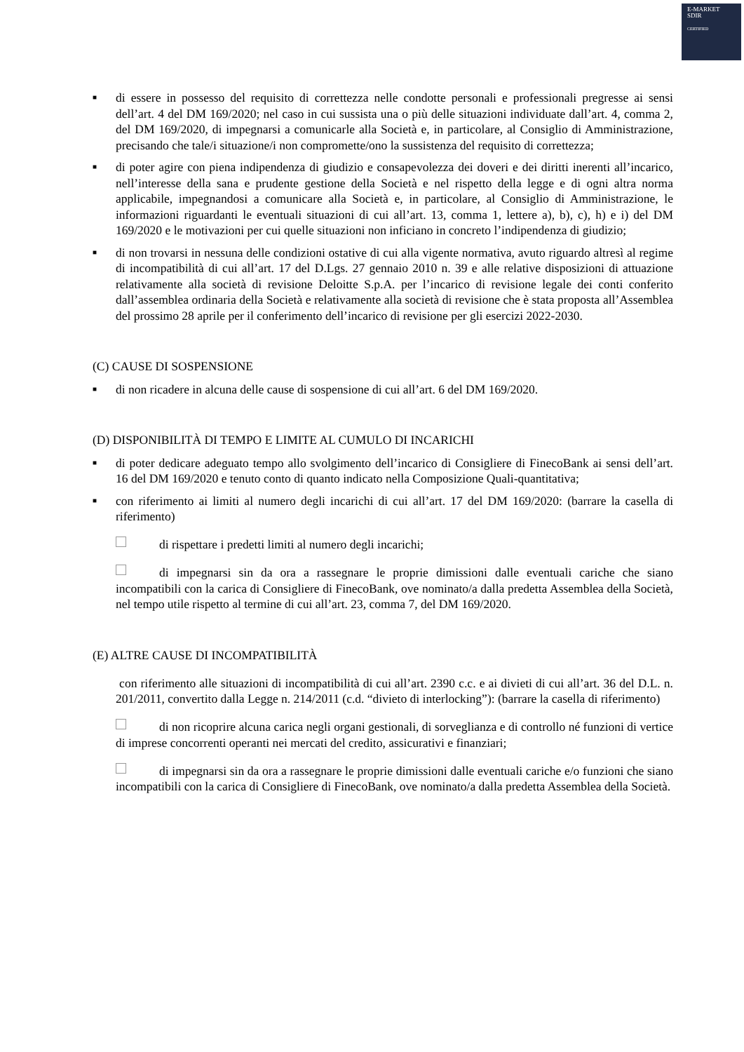E-MARKET
SDIR
CERTIFIED
■ di essere in possesso del requisito di correttezza nelle condotte personali e professionali pregresse ai sensi dell’art. 4 del DM 169/2020; nel caso in cui sussista una o più delle situazioni individuate dall’art. 4, comma 2, del DM 169/2020, di impegnarsi a comunicarle alla Società e, in particolare, al Consiglio di Amministrazione, precisando che tale/i situazione/i non compromette/ono la sussistenza del requisito di correttezza;
■ di poter agire con piena indipendenza di giudizio e consapevolezza dei doveri e dei diritti inerenti all’incarico, nell’interesse della sana e prudente gestione della Società e nel rispetto della legge e di ogni altra norma applicabile, impegnandosi a comunicare alla Società e, in particolare, al Consiglio di Amministrazione, le informazioni riguardanti le eventuali situazioni di cui all’art. 13, comma 1, lettere a), b), c), h) e i) del DM 169/2020 e le motivazioni per cui quelle situazioni non inficiano in concreto l’indipendenza di giudizio;
■ di non trovarsi in nessuna delle condizioni ostative di cui alla vigente normativa, avuto riguardo altresì al regime di incompatibilità di cui all’art. 17 del D.Lgs. 27 gennaio 2010 n. 39 e alle relative disposizioni di attuazione relativamente alla società di revisione Deloitte S.p.A. per l’incarico di revisione legale dei conti conferito dall’assemblea ordinaria della Società e relativamente alla società di revisione che è stata proposta all’Assemblea del prossimo 28 aprile per il conferimento dell’incarico di revisione per gli esercizi 2022-2030.
(C) CAUSE DI SOSPENSIONE
■ di non ricadere in alcuna delle cause di sospensione di cui all’art. 6 del DM 169/2020.
(D) DISPONIBILITÀ DI TEMPO E LIMITE AL CUMULO DI INCARICHI
■ di poter dedicare adeguato tempo allo svolgimento dell’incarico di Consigliere di FinecoBank ai sensi dell’art. 16 del DM 169/2020 e tenuto conto di quanto indicato nella Composizione Quali-quantitativa;
■ con riferimento ai limiti al numero degli incarichi di cui all’art. 17 del DM 169/2020: (barrare la casella di riferimento)
di rispettare i predetti limiti al numero degli incarichi;
di impegnarsi sin da ora a rassegnare le proprie dimissioni dalle eventuali cariche che siano incompatibili con la carica di Consigliere di FinecoBank, ove nominato/a dalla predetta Assemblea della Società, nel tempo utile rispetto al termine di cui all’art. 23, comma 7, del DM 169/2020.
(E) ALTRE CAUSE DI INCOMPATIBILITÀ
con riferimento alle situazioni di incompatibilità di cui all’art. 2390 c.c. e ai divieti di cui all’art. 36 del D.L. n. 201/2011, convertito dalla Legge n. 214/2011 (c.d. “divieto di interlocking”): (barrare la casella di riferimento)
di non ricoprire alcuna carica negli organi gestionali, di sorveglianza e di controllo né funzioni di vertice di imprese concorrenti operanti nei mercati del credito, assicurativi e finanziari;
di impegnarsi sin da ora a rassegnare le proprie dimissioni dalle eventuali cariche e/o funzioni che siano incompatibili con la carica di Consigliere di FinecoBank, ove nominato/a dalla predetta Assemblea della Società.